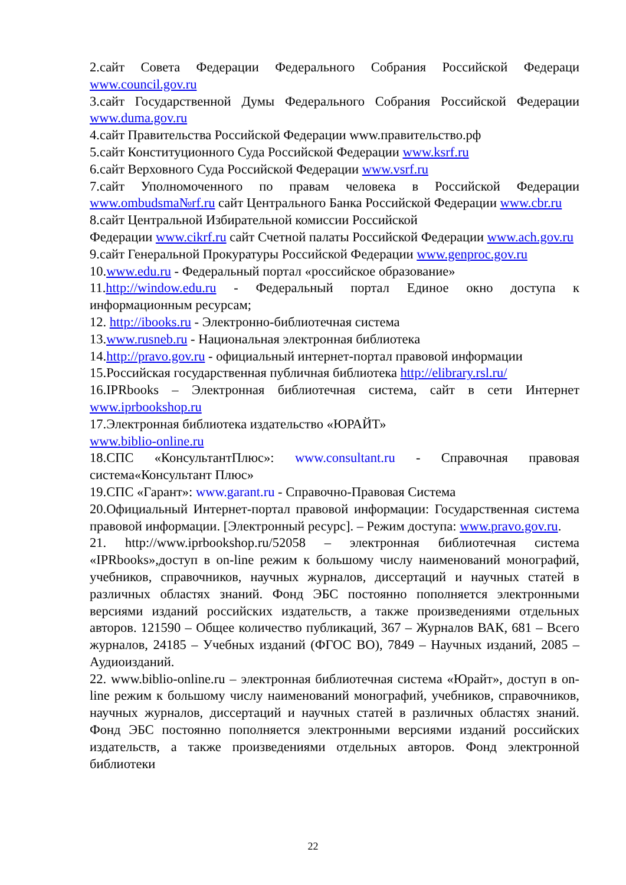2.сайт Совета Федерации Федерального Собрания Российской Федераци www.council.gov.ru
3.сайт Государственной Думы Федерального Собрания Российской Федерации www.duma.gov.ru
4.сайт Правительства Российской Федерации www.правительство.рф
5.сайт Конституционного Суда Российской Федерации www.ksrf.ru
6.сайт Верховного Суда Российской Федерации www.vsrf.ru
7.сайт Уполномоченного по правам человека в Российской Федерации www.ombudsma№rf.ru сайт Центрального Банка Российской Федерации www.cbr.ru
8.сайт Центральной Избирательной комиссии Российской
Федерации www.cikrf.ru сайт Счетной палаты Российской Федерации www.ach.gov.ru
9.сайт Генеральной Прокуратуры Российской Федерации www.genproc.gov.ru
10.www.edu.ru - Федеральный портал «российское образование»
11.http://window.edu.ru - Федеральный портал Единое окно доступа к информационным ресурсам;
12. http://ibooks.ru - Электронно-библиотечная система
13.www.rusneb.ru - Национальная электронная библиотека
14.http://pravo.gov.ru - официальный интернет-портал правовой информации
15.Российская государственная публичная библиотека http://elibrary.rsl.ru/
16.IPRbooks – Электронная библиотечная система, сайт в сети Интернет www.iprbookshop.ru
17.Электронная библиотека издательство «ЮРАЙТ»
www.biblio-online.ru
18.СПС «КонсультантПлюс»: www.consultant.ru - Справочная правовая система«Консультант Плюс»
19.СПС «Гарант»: www.garant.ru - Справочно-Правовая Система
20.Официальный Интернет-портал правовой информации: Государственная система правовой информации. [Электронный ресурс]. – Режим доступа: www.pravo.gov.ru.
21. http://www.iprbookshop.ru/52058 – электронная библиотечная система «IPRbooks»,доступ в on-line режим к большому числу наименований монографий, учебников, справочников, научных журналов, диссертаций и научных статей в различных областях знаний. Фонд ЭБС постоянно пополняется электронными версиями изданий российских издательств, а также произведениями отдельных авторов. 121590 – Общее количество публикаций, 367 – Журналов ВАК, 681 – Всего журналов, 24185 – Учебных изданий (ФГОС ВО), 7849 – Научных изданий, 2085 – Аудиоизданий.
22. www.biblio-online.ru – электронная библиотечная система «Юрайт», доступ в on-line режим к большому числу наименований монографий, учебников, справочников, научных журналов, диссертаций и научных статей в различных областях знаний. Фонд ЭБС постоянно пополняется электронными версиями изданий российских издательств, а также произведениями отдельных авторов. Фонд электронной библиотеки
22